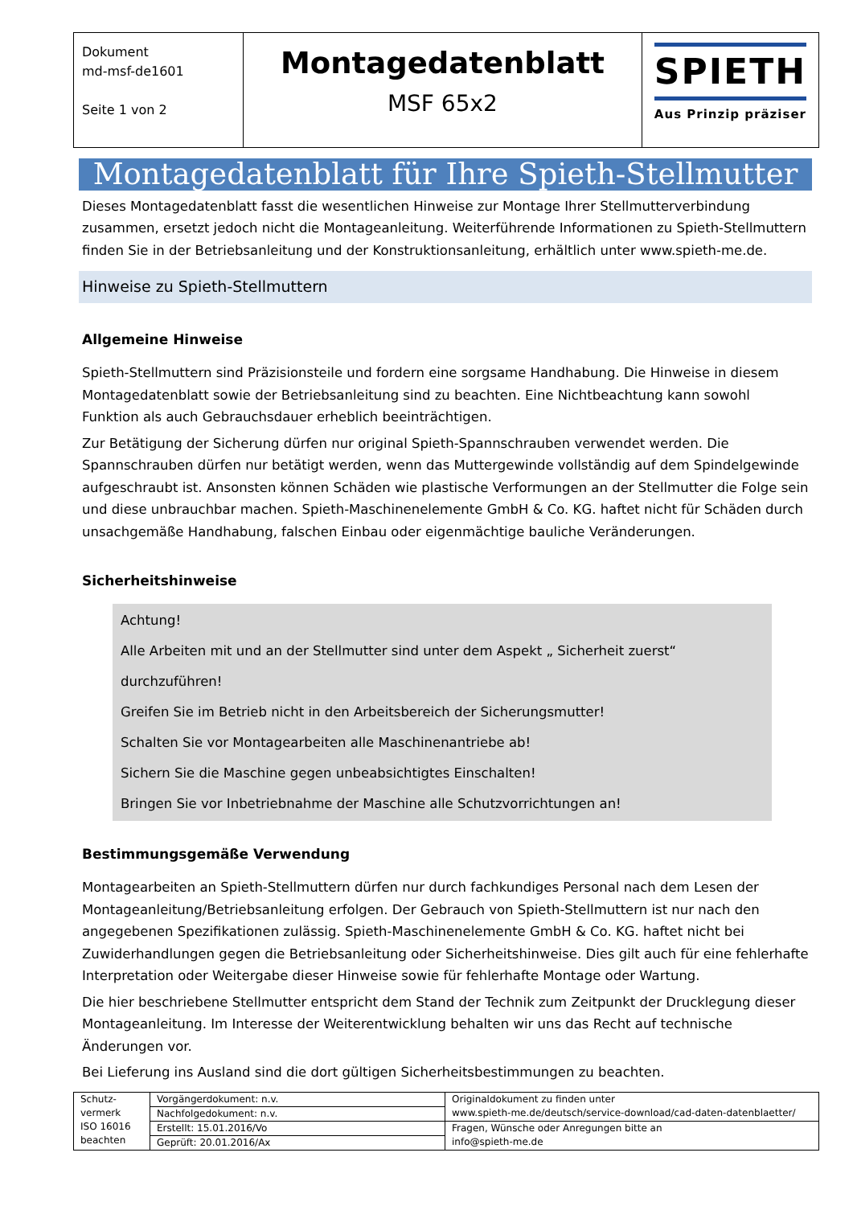| Dokument md-msf-de1601 Seite 1 von 2 | Montagedatenblatt MSF 65x2 | SPIETH Aus Prinzip präziser |
Montagedatenblatt für Ihre Spieth-Stellmutter
Dieses Montagedatenblatt fasst die wesentlichen Hinweise zur Montage Ihrer Stellmutterverbindung zusammen, ersetzt jedoch nicht die Montageanleitung. Weiterführende Informationen zu Spieth-Stellmuttern finden Sie in der Betriebsanleitung und der Konstruktionsanleitung, erhältlich unter www.spieth-me.de.
Hinweise zu Spieth-Stellmuttern
Allgemeine Hinweise
Spieth-Stellmuttern sind Präzisionsteile und fordern eine sorgsame Handhabung. Die Hinweise in diesem Montagedatenblatt sowie der Betriebsanleitung sind zu beachten. Eine Nichtbeachtung kann sowohl Funktion als auch Gebrauchsdauer erheblich beeinträchtigen.
Zur Betätigung der Sicherung dürfen nur original Spieth-Spannschrauben verwendet werden. Die Spannschrauben dürfen nur betätigt werden, wenn das Muttergewinde vollständig auf dem Spindelgewinde aufgeschraubt ist. Ansonsten können Schäden wie plastische Verformungen an der Stellmutter die Folge sein und diese unbrauchbar machen. Spieth-Maschinenelemente GmbH & Co. KG. haftet nicht für Schäden durch unsachgemäße Handhabung, falschen Einbau oder eigenmächtige bauliche Veränderungen.
Sicherheitshinweise
Achtung!
Alle Arbeiten mit und an der Stellmutter sind unter dem Aspekt „ Sicherheit zuerst“ durchzuführen!
Greifen Sie im Betrieb nicht in den Arbeitsbereich der Sicherungsmutter!
Schalten Sie vor Montagearbeiten alle Maschinenantriebe ab!
Sichern Sie die Maschine gegen unbeabsichtigtes Einschalten!
Bringen Sie vor Inbetriebnahme der Maschine alle Schutzvorrichtungen an!
Bestimmungsgemäße Verwendung
Montagearbeiten an Spieth-Stellmuttern dürfen nur durch fachkundiges Personal nach dem Lesen der Montageanleitung/Betriebsanleitung erfolgen. Der Gebrauch von Spieth-Stellmuttern ist nur nach den angegebenen Spezifikationen zulässig. Spieth-Maschinenelemente GmbH & Co. KG. haftet nicht bei Zuwiderhandlungen gegen die Betriebsanleitung oder Sicherheitshinweise. Dies gilt auch für eine fehlerhafte Interpretation oder Weitergabe dieser Hinweise sowie für fehlerhafte Montage oder Wartung.
Die hier beschriebene Stellmutter entspricht dem Stand der Technik zum Zeitpunkt der Drucklegung dieser Montageanleitung. Im Interesse der Weiterentwicklung behalten wir uns das Recht auf technische Änderungen vor.
Bei Lieferung ins Ausland sind die dort gültigen Sicherheitsbestimmungen zu beachten.
| Schutz- vermerk ISO 16016 beachten | Vorgängerdokument: n.v. | Originaldokument zu finden unter www.spieth-me.de/deutsch/service-download/cad-daten-datenblaetter/ |
| | Nachfolgedokument: n.v. | |
| | Erstellt: 15.01.2016/Vo | Fragen, Wünsche oder Anregungen bitte an info@spieth-me.de |
| | Geprüft: 20.01.2016/Ax | |